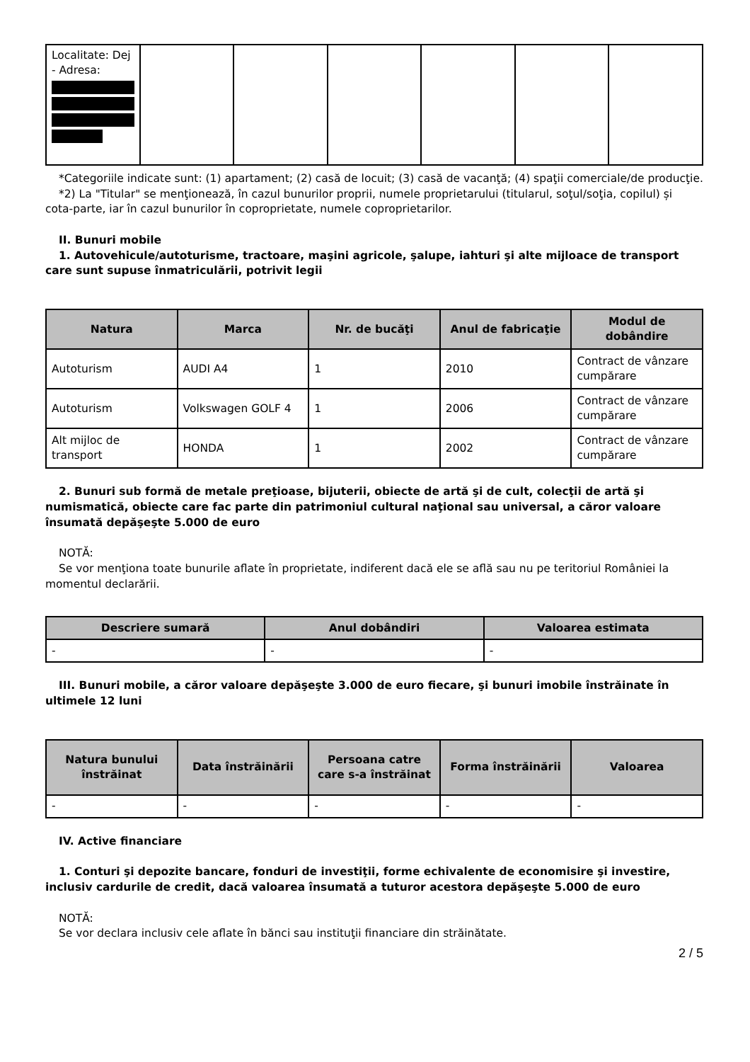| Localitate: Dej - Adresa: | | | | | | |
*Categoriile indicate sunt: (1) apartament; (2) casă de locuit; (3) casă de vacanţă; (4) spaţii comerciale/de producţie.
*2) La "Titular" se menţionează, în cazul bunurilor proprii, numele proprietarului (titularul, soţul/soţia, copilul) și cota-parte, iar în cazul bunurilor în coproprietate, numele coproprietarilor.
II. Bunuri mobile
1. Autovehicule/autoturisme, tractoare, maşini agricole, şalupe, iahturi şi alte mijloace de transport care sunt supuse înmatriculării, potrivit legii
| Natura | Marca | Nr. de bucăţi | Anul de fabricaţie | Modul de dobândire |
| --- | --- | --- | --- | --- |
| Autoturism | AUDI A4 | 1 | 2010 | Contract de vânzare cumpărare |
| Autoturism | Volkswagen GOLF 4 | 1 | 2006 | Contract de vânzare cumpărare |
| Alt mijloc de transport | HONDA | 1 | 2002 | Contract de vânzare cumpărare |
2. Bunuri sub formă de metale preţioase, bijuterii, obiecte de artă şi de cult, colecţii de artă şi numismatică, obiecte care fac parte din patrimoniul cultural naţional sau universal, a căror valoare însumată depăşeşte 5.000 de euro
NOTĂ:
Se vor menţiona toate bunurile aflate în proprietate, indiferent dacă ele se află sau nu pe teritoriul României la momentul declarării.
| Descriere sumară | Anul dobândiri | Valoarea estimata |
| --- | --- | --- |
| - | - | - |
III. Bunuri mobile, a căror valoare depăşeşte 3.000 de euro fiecare, şi bunuri imobile înstrăinate în ultimele 12 luni
| Natura bunului înstrăinat | Data înstrăinării | Persoana catre care s-a înstrăinat | Forma înstrăinării | Valoarea |
| --- | --- | --- | --- | --- |
| - | - | - | - | - |
IV. Active financiare
1. Conturi şi depozite bancare, fonduri de investiţii, forme echivalente de economisire şi investire, inclusiv cardurile de credit, dacă valoarea însumată a tuturor acestora depăşeşte 5.000 de euro
NOTĂ:
Se vor declara inclusiv cele aflate în bănci sau instituţii financiare din străinătate.
2 / 5